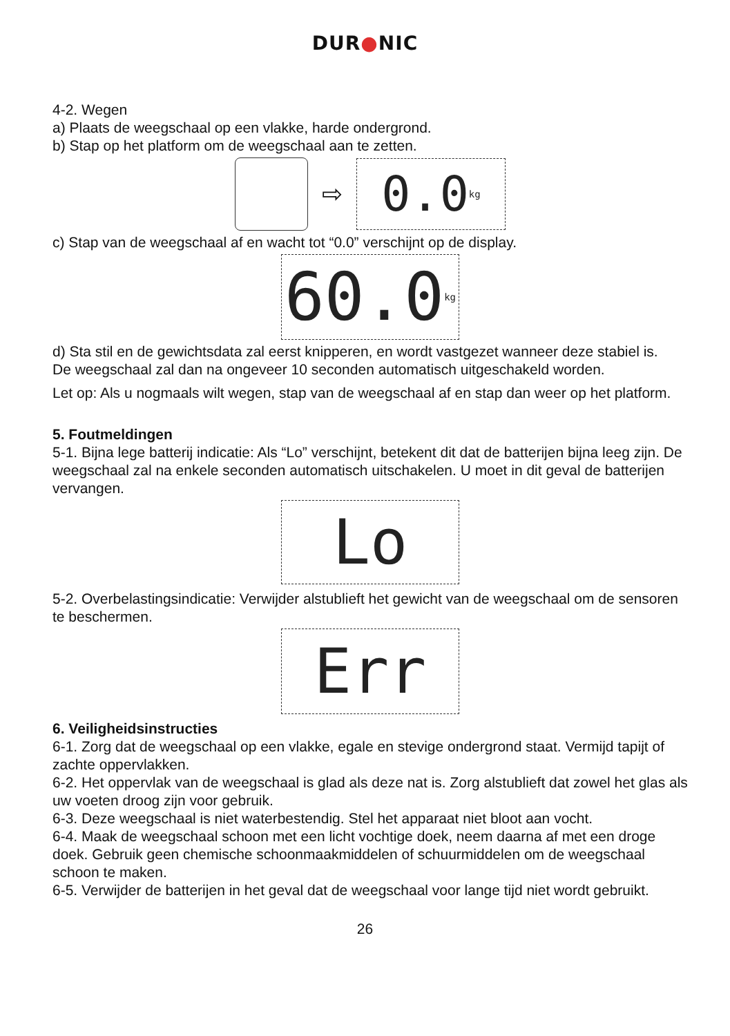DUR●NIC
4-2. Wegen
a) Plaats de weegschaal op een vlakke, harde ondergrond.
b) Stap op het platform om de weegschaal aan te zetten.
⇨
0.0 kg
c) Stap van de weegschaal af en wacht tot “0.0” verschijnt op de display.
60.0 kg
d) Sta stil en de gewichtsdata zal eerst knipperen, en wordt vastgezet wanneer deze stabiel is.
De weegschaal zal dan na ongeveer 10 seconden automatisch uitgeschakeld worden.
Let op: Als u nogmaals wilt wegen, stap van de weegschaal af en stap dan weer op het platform.
5. Foutmeldingen
5-1. Bijna lege batterij indicatie: Als “Lo” verschijnt, betekent dit dat de batterijen bijna leeg zijn. De weegschaal zal na enkele seconden automatisch uitschakelen. U moet in dit geval de batterijen vervangen.
Lo
5-2. Overbelastingsindicatie: Verwijder alstublieft het gewicht van de weegschaal om de sensoren te beschermen.
Err
6. Veiligheidsinstructies
6-1. Zorg dat de weegschaal op een vlakke, egale en stevige ondergrond staat. Vermijd tapijt of zachte oppervlakken.
6-2. Het oppervlak van de weegschaal is glad als deze nat is. Zorg alstublieft dat zowel het glas als uw voeten droog zijn voor gebruik.
6-3. Deze weegschaal is niet waterbestendig. Stel het apparaat niet bloot aan vocht.
6-4. Maak de weegschaal schoon met een licht vochtige doek, neem daarna af met een droge doek. Gebruik geen chemische schoonmaakmiddelen of schuurmiddelen om de weegschaal schoon te maken.
6-5. Verwijder de batterijen in het geval dat de weegschaal voor lange tijd niet wordt gebruikt.
26